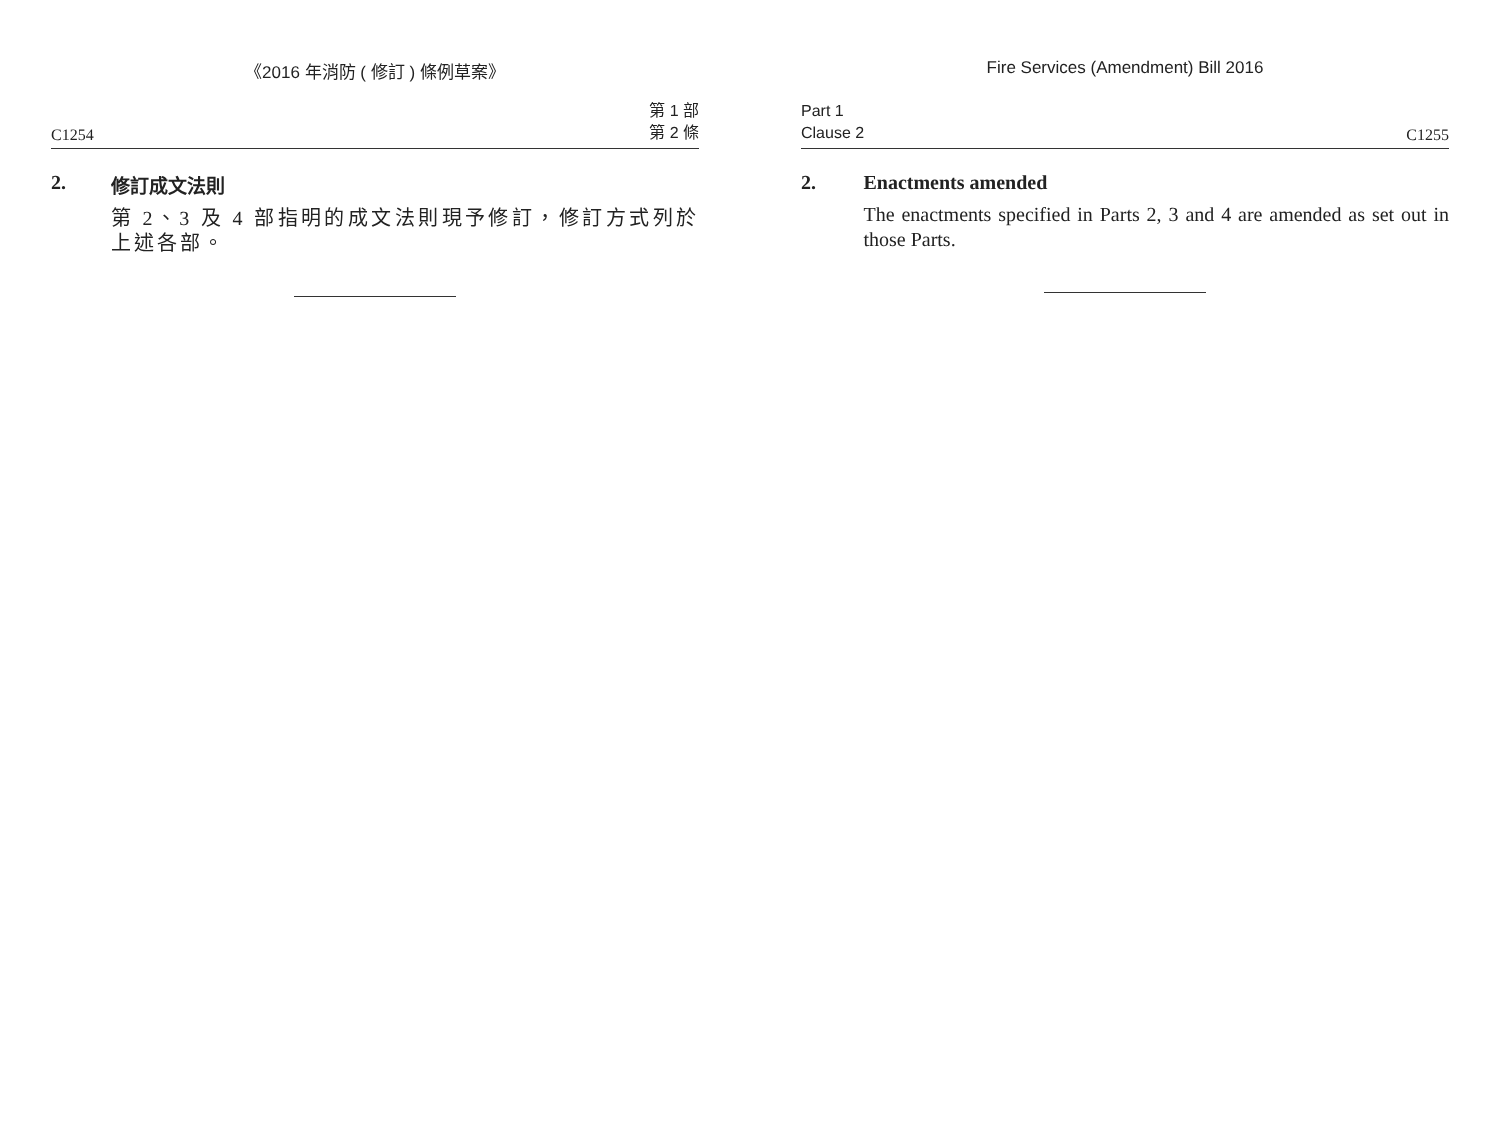《2016 年消防 ( 修訂 ) 條例草案》
C1254 第 1 部
第 2 條
2. 修訂成文法則
第 2、3 及 4 部指明的成文法則現予修訂，修訂方式列於上述各部。
Fire Services (Amendment) Bill 2016
Part 1
Clause 2 C1255
2. Enactments amended
The enactments specified in Parts 2, 3 and 4 are amended as set out in those Parts.